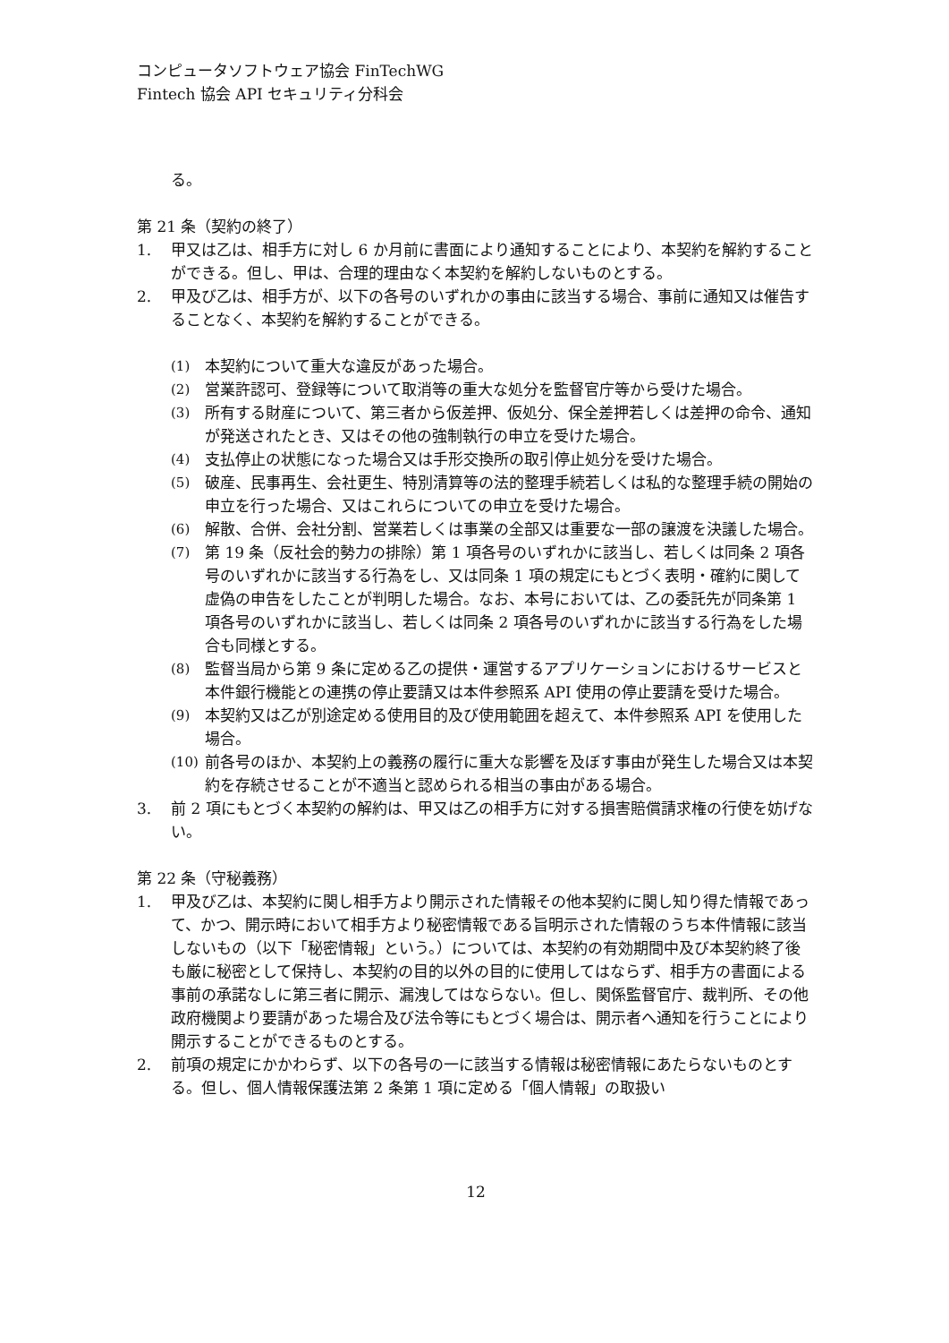コンピュータソフトウェア協会 FinTechWG
Fintech 協会 API セキュリティ分科会
る。
第 21 条（契約の終了）
1. 甲又は乙は、相手方に対し 6 か月前に書面により通知することにより、本契約を解約することができる。但し、甲は、合理的理由なく本契約を解約しないものとする。
2. 甲及び乙は、相手方が、以下の各号のいずれかの事由に該当する場合、事前に通知又は催告することなく、本契約を解約することができる。
(1) 本契約について重大な違反があった場合。
(2) 営業許認可、登録等について取消等の重大な処分を監督官庁等から受けた場合。
(3) 所有する財産について、第三者から仮差押、仮処分、保全差押若しくは差押の命令、通知が発送されたとき、又はその他の強制執行の申立を受けた場合。
(4) 支払停止の状態になった場合又は手形交換所の取引停止処分を受けた場合。
(5) 破産、民事再生、会社更生、特別清算等の法的整理手続若しくは私的な整理手続の開始の申立を行った場合、又はこれらについての申立を受けた場合。
(6) 解散、合併、会社分割、営業若しくは事業の全部又は重要な一部の譲渡を決議した場合。
(7) 第 19 条（反社会的勢力の排除）第 1 項各号のいずれかに該当し、若しくは同条 2 項各号のいずれかに該当する行為をし、又は同条 1 項の規定にもとづく表明・確約に関して虚偽の申告をしたことが判明した場合。なお、本号においては、乙の委託先が同条第 1 項各号のいずれかに該当し、若しくは同条 2 項各号のいずれかに該当する行為をした場合も同様とする。
(8) 監督当局から第 9 条に定める乙の提供・運営するアプリケーションにおけるサービスと本件銀行機能との連携の停止要請又は本件参照系 API 使用の停止要請を受けた場合。
(9) 本契約又は乙が別途定める使用目的及び使用範囲を超えて、本件参照系 API を使用した場合。
(10) 前各号のほか、本契約上の義務の履行に重大な影響を及ぼす事由が発生した場合又は本契約を存続させることが不適当と認められる相当の事由がある場合。
3. 前 2 項にもとづく本契約の解約は、甲又は乙の相手方に対する損害賠償請求権の行使を妨げない。
第 22 条（守秘義務）
1. 甲及び乙は、本契約に関し相手方より開示された情報その他本契約に関し知り得た情報であって、かつ、開示時において相手方より秘密情報である旨明示された情報のうち本件情報に該当しないもの（以下「秘密情報」という。）については、本契約の有効期間中及び本契約終了後も厳に秘密として保持し、本契約の目的以外の目的に使用してはならず、相手方の書面による事前の承諾なしに第三者に開示、漏洩してはならない。但し、関係監督官庁、裁判所、その他政府機関より要請があった場合及び法令等にもとづく場合は、開示者へ通知を行うことにより開示することができるものとする。
2. 前項の規定にかかわらず、以下の各号の一に該当する情報は秘密情報にあたらないものとする。但し、個人情報保護法第 2 条第 1 項に定める「個人情報」の取扱い
12